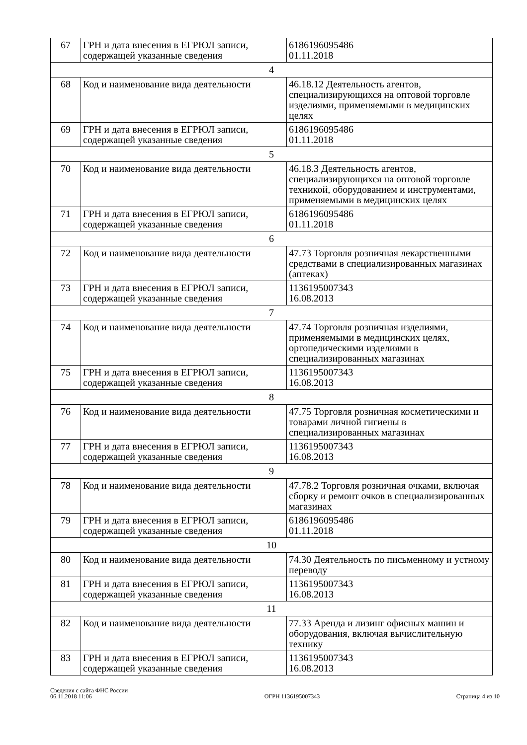| 67 | ГРН и дата внесения в ЕГРЮЛ записи, содержащей указанные сведения | 6186196095486 01.11.2018 |
| 4 | | |
| 68 | Код и наименование вида деятельности | 46.18.12 Деятельность агентов, специализирующихся на оптовой торговле изделиями, применяемыми в медицинских целях |
| 69 | ГРН и дата внесения в ЕГРЮЛ записи, содержащей указанные сведения | 6186196095486 01.11.2018 |
| 5 | | |
| 70 | Код и наименование вида деятельности | 46.18.3 Деятельность агентов, специализирующихся на оптовой торговле техникой, оборудованием и инструментами, применяемыми в медицинских целях |
| 71 | ГРН и дата внесения в ЕГРЮЛ записи, содержащей указанные сведения | 6186196095486 01.11.2018 |
| 6 | | |
| 72 | Код и наименование вида деятельности | 47.73 Торговля розничная лекарственными средствами в специализированных магазинах (аптеках) |
| 73 | ГРН и дата внесения в ЕГРЮЛ записи, содержащей указанные сведения | 1136195007343 16.08.2013 |
| 7 | | |
| 74 | Код и наименование вида деятельности | 47.74 Торговля розничная изделиями, применяемыми в медицинских целях, ортопедическими изделиями в специализированных магазинах |
| 75 | ГРН и дата внесения в ЕГРЮЛ записи, содержащей указанные сведения | 1136195007343 16.08.2013 |
| 8 | | |
| 76 | Код и наименование вида деятельности | 47.75 Торговля розничная косметическими и товарами личной гигиены в специализированных магазинах |
| 77 | ГРН и дата внесения в ЕГРЮЛ записи, содержащей указанные сведения | 1136195007343 16.08.2013 |
| 9 | | |
| 78 | Код и наименование вида деятельности | 47.78.2 Торговля розничная очками, включая сборку и ремонт очков в специализированных магазинах |
| 79 | ГРН и дата внесения в ЕГРЮЛ записи, содержащей указанные сведения | 6186196095486 01.11.2018 |
| 10 | | |
| 80 | Код и наименование вида деятельности | 74.30 Деятельность по письменному и устному переводу |
| 81 | ГРН и дата внесения в ЕГРЮЛ записи, содержащей указанные сведения | 1136195007343 16.08.2013 |
| 11 | | |
| 82 | Код и наименование вида деятельности | 77.33 Аренда и лизинг офисных машин и оборудования, включая вычислительную технику |
| 83 | ГРН и дата внесения в ЕГРЮЛ записи, содержащей указанные сведения | 1136195007343 16.08.2013 |
Сведения с сайта ФНС России
06.11.2018 11:06
ОГРН 1136195007343
Страница 4 из 10